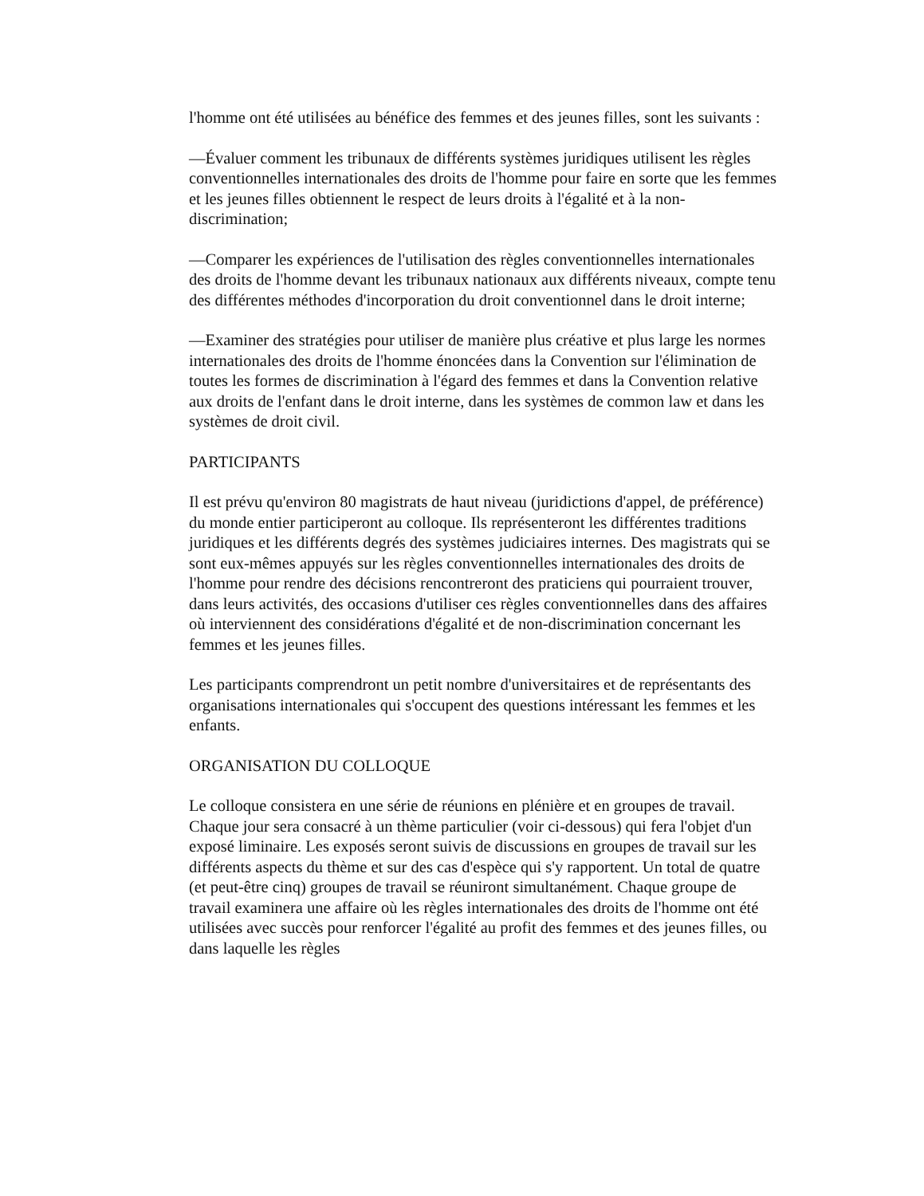l'homme ont été utilisées au bénéfice des femmes et des jeunes filles, sont les suivants :
—Évaluer comment les tribunaux de différents systèmes juridiques utilisent les règles conventionnelles internationales des droits de l'homme pour faire en sorte que les femmes et les jeunes filles obtiennent le respect de leurs droits à l'égalité et à la non-discrimination;
—Comparer les expériences de l'utilisation des règles conventionnelles internationales des droits de l'homme devant les tribunaux nationaux aux différents niveaux, compte tenu des différentes méthodes d'incorporation du droit conventionnel dans le droit interne;
—Examiner des stratégies pour utiliser de manière plus créative et plus large les normes internationales des droits de l'homme énoncées dans la Convention sur l'élimination de toutes les formes de discrimination à l'égard des femmes et dans la Convention relative aux droits de l'enfant dans le droit interne, dans les systèmes de common law et dans les systèmes de droit civil.
PARTICIPANTS
Il est prévu qu'environ 80 magistrats de haut niveau (juridictions d'appel, de préférence) du monde entier participeront au colloque. Ils représenteront les différentes traditions juridiques et les différents degrés des systèmes judiciaires internes. Des magistrats qui se sont eux-mêmes appuyés sur les règles conventionnelles internationales des droits de l'homme pour rendre des décisions rencontreront des praticiens qui pourraient trouver, dans leurs activités, des occasions d'utiliser ces règles conventionnelles dans des affaires où interviennent des considérations d'égalité et de non-discrimination concernant les femmes et les jeunes filles.
Les participants comprendront un petit nombre d'universitaires et de représentants des organisations internationales qui s'occupent des questions intéressant les femmes et les enfants.
ORGANISATION DU COLLOQUE
Le colloque consistera en une série de réunions en plénière et en groupes de travail. Chaque jour sera consacré à un thème particulier (voir ci-dessous) qui fera l'objet d'un exposé liminaire. Les exposés seront suivis de discussions en groupes de travail sur les différents aspects du thème et sur des cas d'espèce qui s'y rapportent. Un total de quatre (et peut-être cinq) groupes de travail se réuniront simultanément. Chaque groupe de travail examinera une affaire où les règles internationales des droits de l'homme ont été utilisées avec succès pour renforcer l'égalité au profit des femmes et des jeunes filles, ou dans laquelle les règles